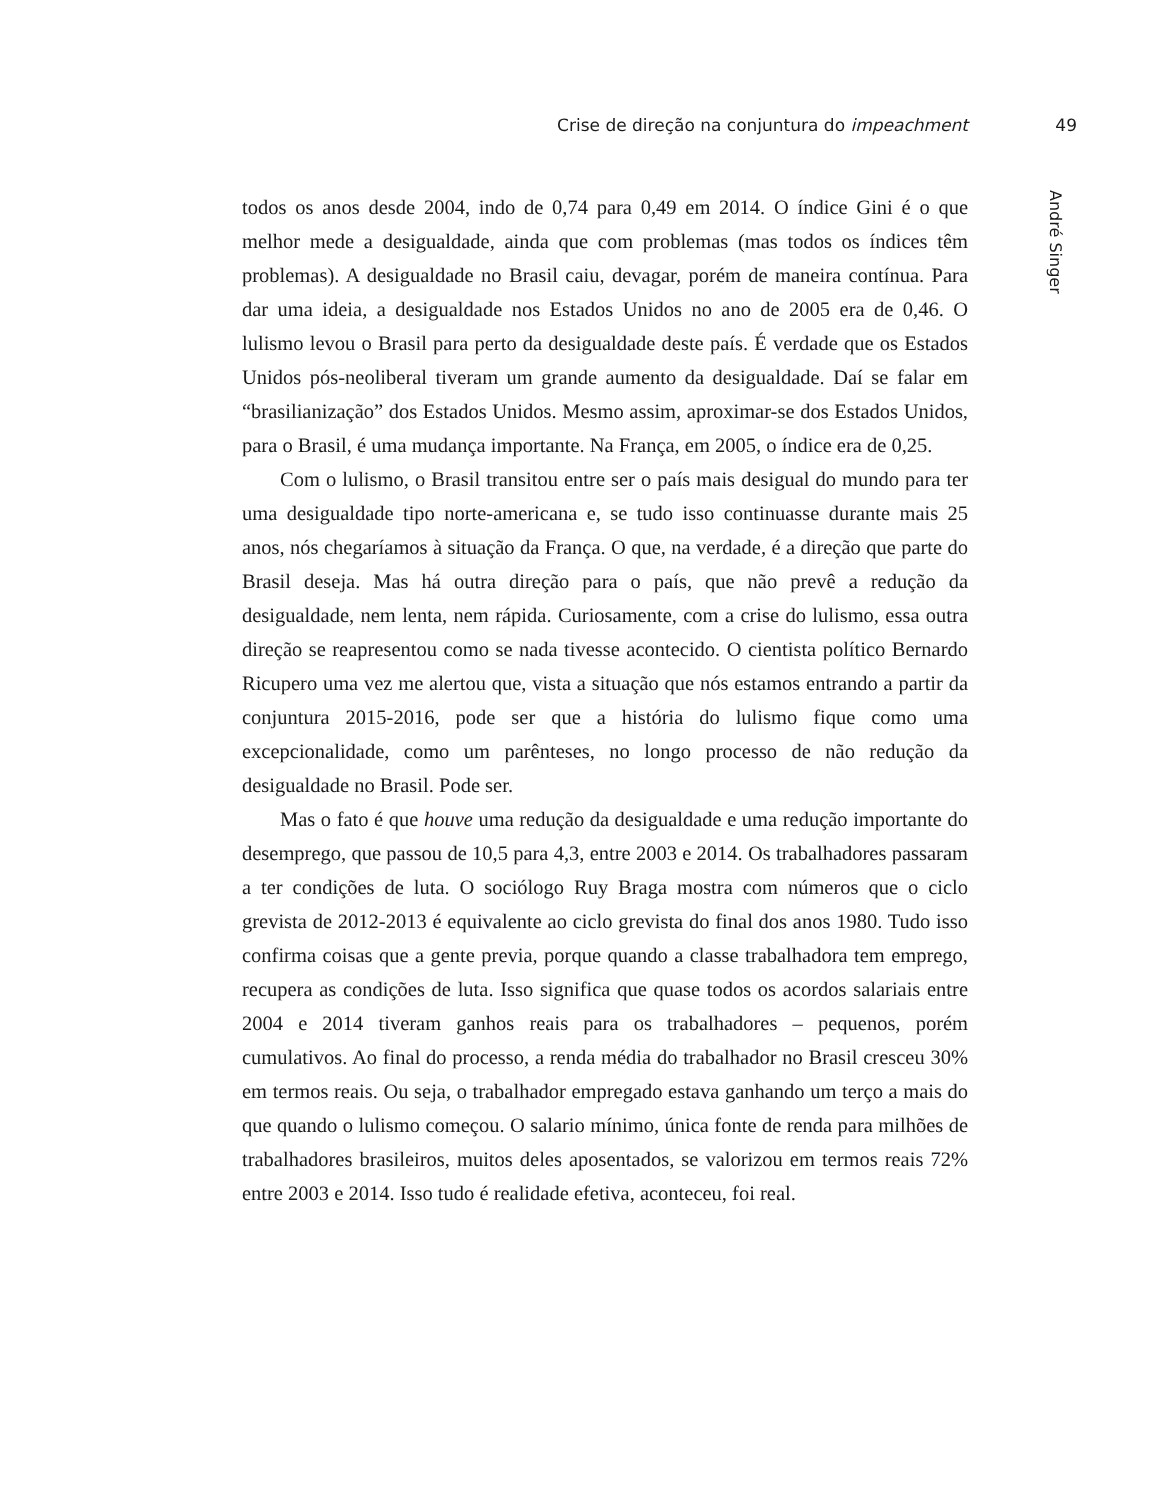Crise de direção na conjuntura do impeachment 49
todos os anos desde 2004, indo de 0,74 para 0,49 em 2014. O índice Gini é o que melhor mede a desigualdade, ainda que com problemas (mas todos os índices têm problemas). A desigualdade no Brasil caiu, devagar, porém de maneira contínua. Para dar uma ideia, a desigualdade nos Estados Unidos no ano de 2005 era de 0,46. O lulismo levou o Brasil para perto da desigualdade deste país. É verdade que os Estados Unidos pós-neoliberal tiveram um grande aumento da desigualdade. Daí se falar em “brasilianização” dos Estados Unidos. Mesmo assim, aproximar-se dos Estados Unidos, para o Brasil, é uma mudança importante. Na França, em 2005, o índice era de 0,25.
Com o lulismo, o Brasil transitou entre ser o país mais desigual do mundo para ter uma desigualdade tipo norte-americana e, se tudo isso continuasse durante mais 25 anos, nós chegaríamos à situação da França. O que, na verdade, é a direção que parte do Brasil deseja. Mas há outra direção para o país, que não prevê a redução da desigualdade, nem lenta, nem rápida. Curiosamente, com a crise do lulismo, essa outra direção se reapresentou como se nada tivesse acontecido. O cientista político Bernardo Ricupero uma vez me alertou que, vista a situação que nós estamos entrando a partir da conjuntura 2015-2016, pode ser que a história do lulismo fique como uma excepcionalidade, como um parênteses, no longo processo de não redução da desigualdade no Brasil. Pode ser.
Mas o fato é que houve uma redução da desigualdade e uma redução importante do desemprego, que passou de 10,5 para 4,3, entre 2003 e 2014. Os trabalhadores passaram a ter condições de luta. O sociólogo Ruy Braga mostra com números que o ciclo grevista de 2012-2013 é equivalente ao ciclo grevista do final dos anos 1980. Tudo isso confirma coisas que a gente previa, porque quando a classe trabalhadora tem emprego, recupera as condições de luta. Isso significa que quase todos os acordos salariais entre 2004 e 2014 tiveram ganhos reais para os trabalhadores – pequenos, porém cumulativos. Ao final do processo, a renda média do trabalhador no Brasil cresceu 30% em termos reais. Ou seja, o trabalhador empregado estava ganhando um terço a mais do que quando o lulismo começou. O salario mínimo, única fonte de renda para milhões de trabalhadores brasileiros, muitos deles aposentados, se valorizou em termos reais 72% entre 2003 e 2014. Isso tudo é realidade efetiva, aconteceu, foi real.
André Singer